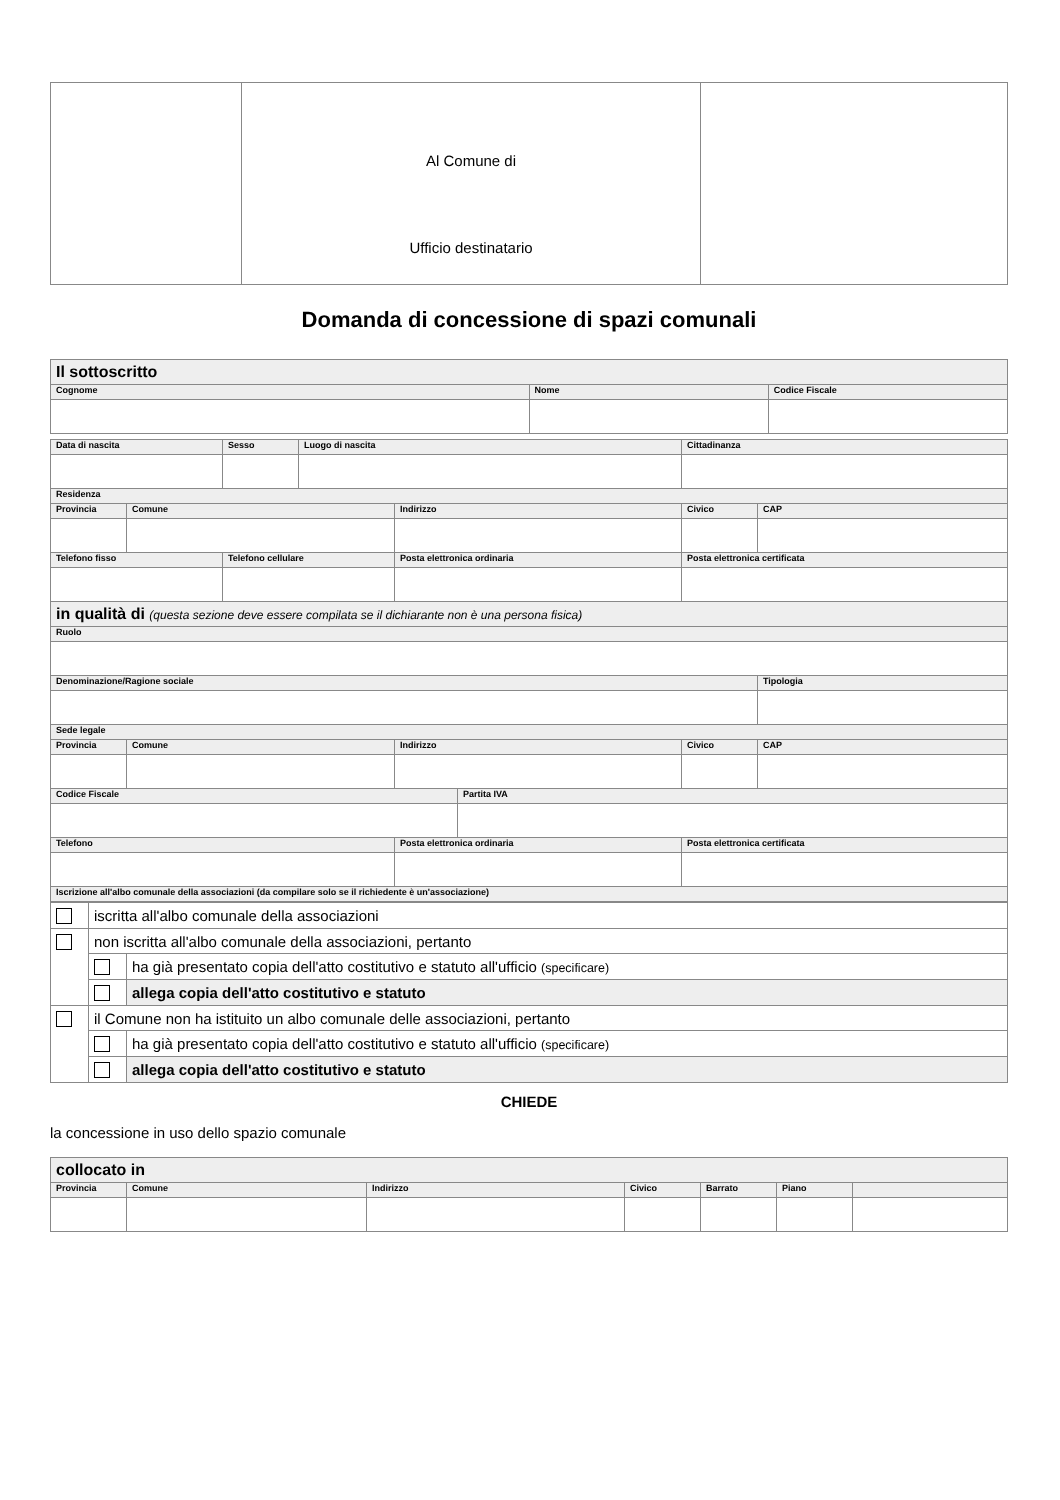| | Al Comune di Ufficio destinatario | |
Domanda di concessione di spazi comunali
| Il sottoscritto | | |
| Cognome | Nome | Codice Fiscale |
| Data di nascita | | Sesso | Luogo di nascita | | | Cittadinanza | |
| Residenza | | | | | | | |
| Provincia | Comune | | | Indirizzo | | Civico | CAP |
| Telefono fisso | | Telefono cellulare | | Posta elettronica ordinaria | | Posta elettronica certificata | |
| in qualità di (questa sezione deve essere compilata se il dichiarante non è una persona fisica) | | | | | | | |
| Ruolo | | | | | | | |
| Denominazione/Ragione sociale | | | | | | | Tipologia |
| Sede legale | | | | | | | |
| Provincia | Comune | | | Indirizzo | | Civico | CAP |
| Codice Fiscale | | | | | Partita IVA | | |
| Telefono | | | | Posta elettronica ordinaria | | Posta elettronica certificata | |
| Iscrizione all'albo comunale della associazioni (da compilare solo se il richiedente è un'associazione) | | | | | | | |
| | iscritta all'albo comunale della associazioni | |
| | non iscritta all'albo comunale della associazioni, pertanto | |
| | | ha già presentato copia dell'atto costitutivo e statuto all'ufficio (specificare) |
| | | allega copia dell'atto costitutivo e statuto |
| | il Comune non ha istituito un albo comunale delle associazioni, pertanto | |
| | | ha già presentato copia dell'atto costitutivo e statuto all'ufficio (specificare) |
| | | allega copia dell'atto costitutivo e statuto |
CHIEDE
la concessione in uso dello spazio comunale
| collocato in | | | | | | |
| Provincia | Comune | Indirizzo | Civico | Barrato | Piano | |